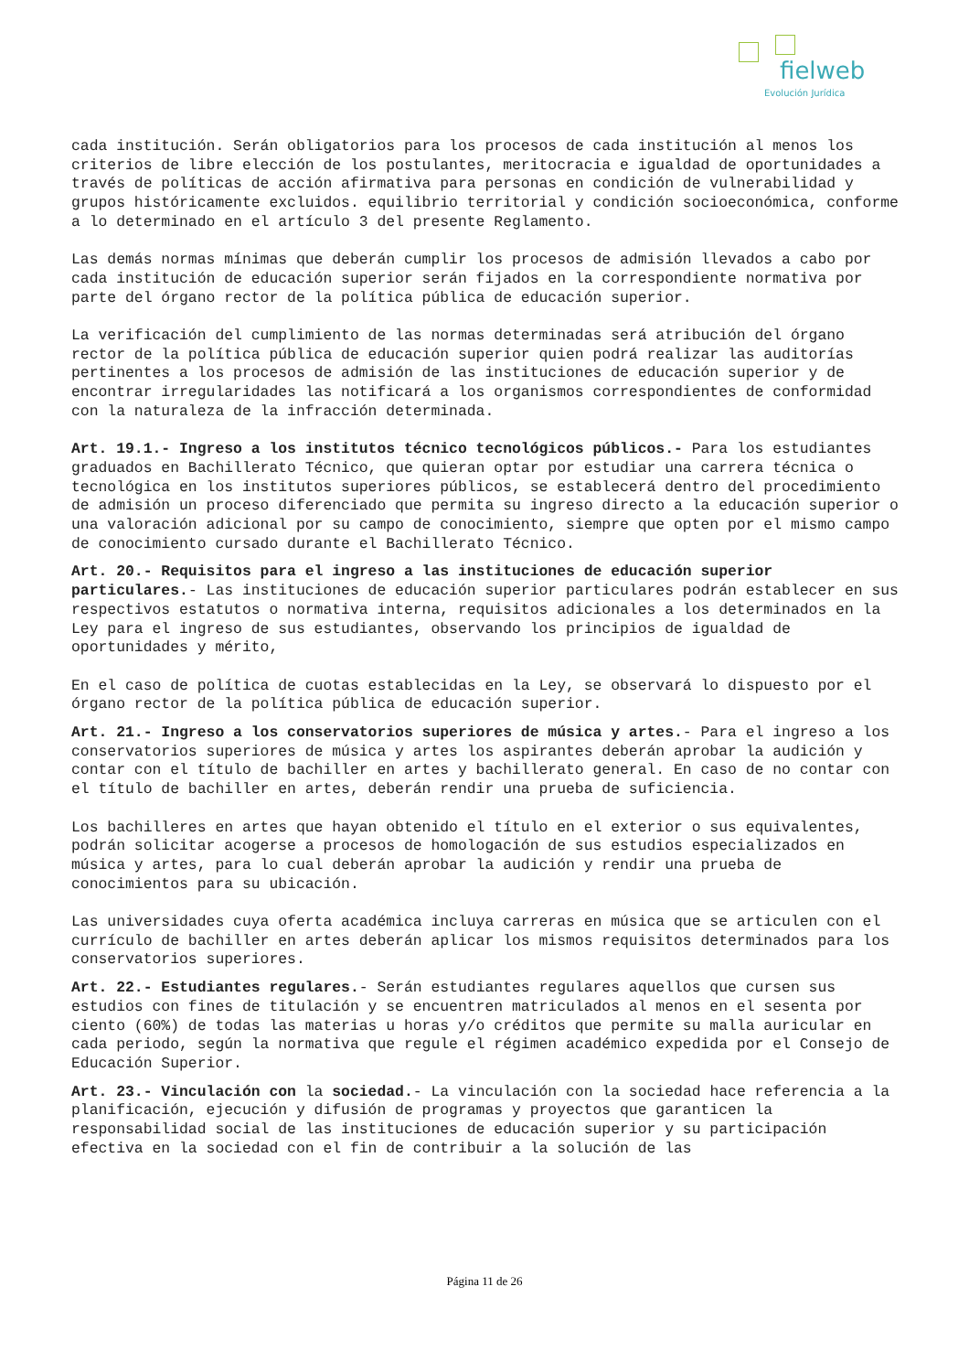fielweb
Evolución Jurídica
cada institución. Serán obligatorios para los procesos de cada institución al menos los criterios de libre elección de los postulantes, meritocracia e igualdad de oportunidades a través de políticas de acción afirmativa para personas en condición de vulnerabilidad y grupos históricamente excluidos. equilibrio territorial y condición socioeconómica, conforme a lo determinado en el artículo 3 del presente Reglamento.
Las demás normas mínimas que deberán cumplir los procesos de admisión llevados a cabo por cada institución de educación superior serán fijados en la correspondiente normativa por parte del órgano rector de la política pública de educación superior.
La verificación del cumplimiento de las normas determinadas será atribución del órgano rector de la política pública de educación superior quien podrá realizar las auditorías pertinentes a los procesos de admisión de las instituciones de educación superior y de encontrar irregularidades las notificará a los organismos correspondientes de conformidad con la naturaleza de la infracción determinada.
Art. 19.1.- Ingreso a los institutos técnico tecnológicos públicos.- Para los estudiantes graduados en Bachillerato Técnico, que quieran optar por estudiar una carrera técnica o tecnológica en los institutos superiores públicos, se establecerá dentro del procedimiento de admisión un proceso diferenciado que permita su ingreso directo a la educación superior o una valoración adicional por su campo de conocimiento, siempre que opten por el mismo campo de conocimiento cursado durante el Bachillerato Técnico.
Art. 20.- Requisitos para el ingreso a las instituciones de educación superior particulares.- Las instituciones de educación superior particulares podrán establecer en sus respectivos estatutos o normativa interna, requisitos adicionales a los determinados en la Ley para el ingreso de sus estudiantes, observando los principios de igualdad de oportunidades y mérito,
En el caso de política de cuotas establecidas en la Ley, se observará lo dispuesto por el órgano rector de la política pública de educación superior.
Art. 21.- Ingreso a los conservatorios superiores de música y artes.- Para el ingreso a los conservatorios superiores de música y artes los aspirantes deberán aprobar la audición y contar con el título de bachiller en artes y bachillerato general. En caso de no contar con el título de bachiller en artes, deberán rendir una prueba de suficiencia.
Los bachilleres en artes que hayan obtenido el título en el exterior o sus equivalentes, podrán solicitar acogerse a procesos de homologación de sus estudios especializados en música y artes, para lo cual deberán aprobar la audición y rendir una prueba de conocimientos para su ubicación.
Las universidades cuya oferta académica incluya carreras en música que se articulen con el currículo de bachiller en artes deberán aplicar los mismos requisitos determinados para los conservatorios superiores.
Art. 22.- Estudiantes regulares.- Serán estudiantes regulares aquellos que cursen sus estudios con fines de titulación y se encuentren matriculados al menos en el sesenta por ciento (60%) de todas las materias u horas y/o créditos que permite su malla auricular en cada periodo, según la normativa que regule el régimen académico expedida por el Consejo de Educación Superior.
Art. 23.- Vinculación con la sociedad.- La vinculación con la sociedad hace referencia a la planificación, ejecución y difusión de programas y proyectos que garanticen la responsabilidad social de las instituciones de educación superior y su participación efectiva en la sociedad con el fin de contribuir a la solución de las
Página 11 de 26